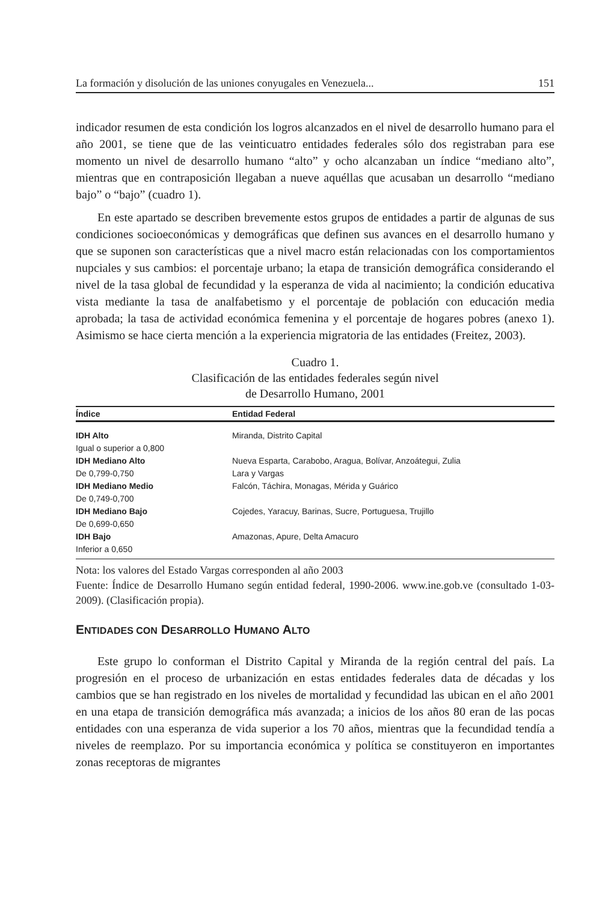La formación y disolución de las uniones conyugales en Venezuela... 151
indicador resumen de esta condición los logros alcanzados en el nivel de desarrollo humano para el año 2001, se tiene que de las veinticuatro entidades federales sólo dos registraban para ese momento un nivel de desarrollo humano “alto” y ocho alcanzaban un índice “mediano alto”, mientras que en contraposición llegaban a nueve aquéllas que acusaban un desarrollo “mediano bajo” o “bajo” (cuadro 1).
En este apartado se describen brevemente estos grupos de entidades a partir de algunas de sus condiciones socioeconómicas y demográficas que definen sus avances en el desarrollo humano y que se suponen son características que a nivel macro están relacionadas con los comportamientos nupciales y sus cambios: el porcentaje urbano; la etapa de transición demográfica considerando el nivel de la tasa global de fecundidad y la esperanza de vida al nacimiento; la condición educativa vista mediante la tasa de analfabetismo y el porcentaje de población con educación media aprobada; la tasa de actividad económica femenina y el porcentaje de hogares pobres (anexo 1). Asimismo se hace cierta mención a la experiencia migratoria de las entidades (Freitez, 2003).
Cuadro 1.
Clasificación de las entidades federales según nivel
de Desarrollo Humano, 2001
| Índice | Entidad Federal |
| --- | --- |
| IDH Alto | Miranda, Distrito Capital |
| Igual o superior a 0,800 | |
| IDH Mediano Alto | Nueva Esparta, Carabobo, Aragua, Bolívar, Anzoátegui, Zulia |
| De 0,799-0,750 | Lara y Vargas |
| IDH Mediano Medio | Falcón, Táchira, Monagas, Mérida y Guárico |
| De 0,749-0,700 | |
| IDH Mediano Bajo | Cojedes, Yaracuy, Barinas, Sucre, Portuguesa, Trujillo |
| De 0,699-0,650 | |
| IDH Bajo | Amazonas, Apure, Delta Amacuro |
| Inferior a 0,650 | |
Nota: los valores del Estado Vargas corresponden al año 2003
Fuente: Índice de Desarrollo Humano según entidad federal, 1990-2006. www.ine.gob.ve (consultado 1-03-2009). (Clasificación propia).
ENTIDADES CON DESARROLLO HUMANO ALTO
Este grupo lo conforman el Distrito Capital y Miranda de la región central del país. La progresión en el proceso de urbanización en estas entidades federales data de décadas y los cambios que se han registrado en los niveles de mortalidad y fecundidad las ubican en el año 2001 en una etapa de transición demográfica más avanzada; a inicios de los años 80 eran de las pocas entidades con una esperanza de vida superior a los 70 años, mientras que la fecundidad tendía a niveles de reemplazo. Por su importancia económica y política se constituyeron en importantes zonas receptoras de migrantes